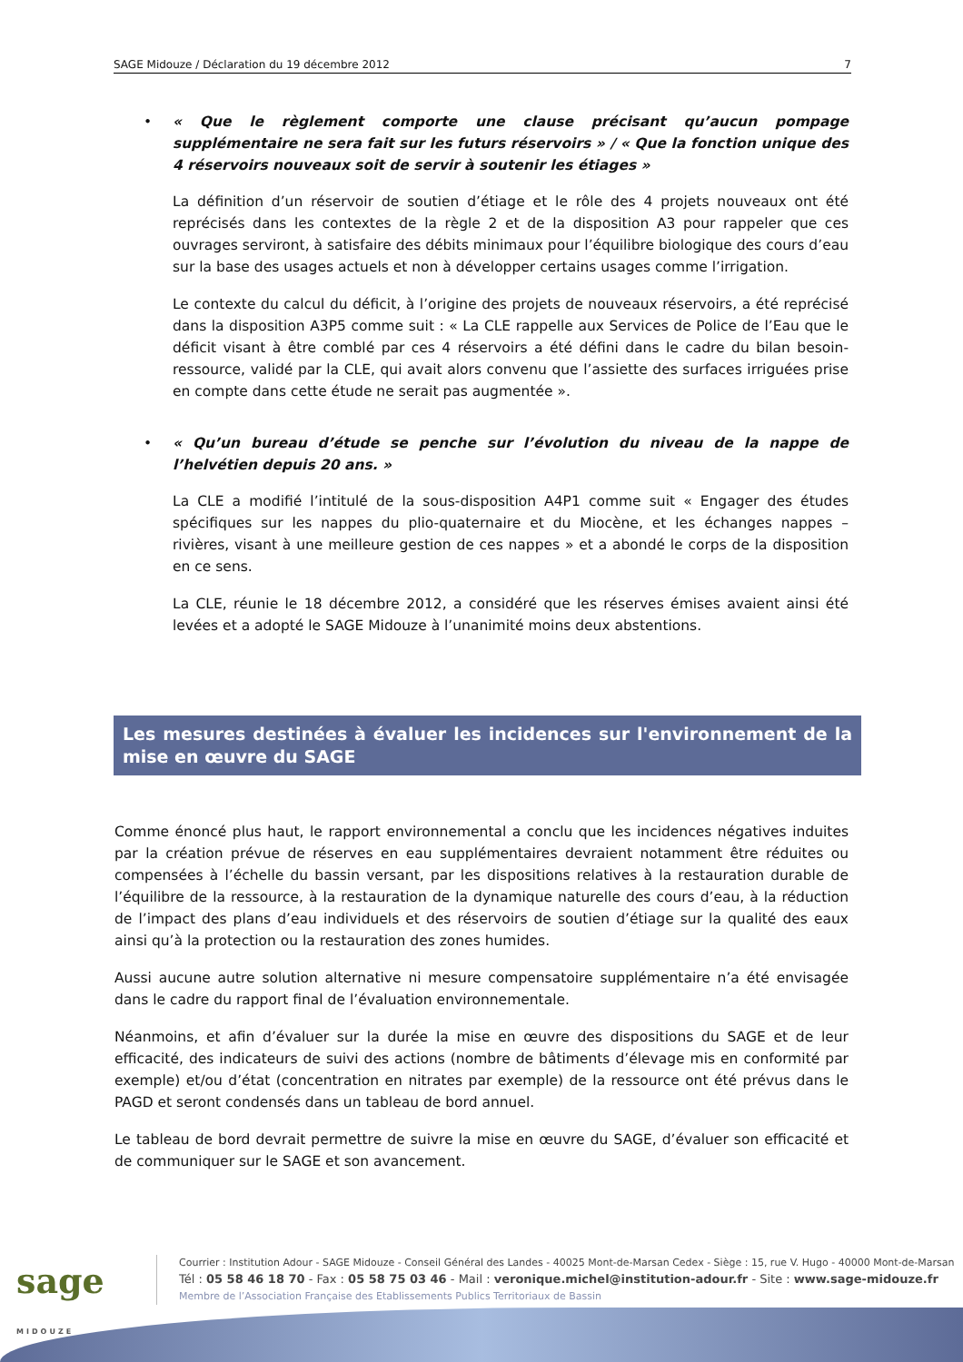SAGE Midouze / Déclaration du 19 décembre 2012 7
• « Que le règlement comporte une clause précisant qu’aucun pompage supplémentaire ne sera fait sur les futurs réservoirs » / « Que la fonction unique des 4 réservoirs nouveaux soit de servir à soutenir les étiages »
La définition d’un réservoir de soutien d’étiage et le rôle des 4 projets nouveaux ont été reprécisés dans les contextes de la règle 2 et de la disposition A3 pour rappeler que ces ouvrages serviront, à satisfaire des débits minimaux pour l’équilibre biologique des cours d’eau sur la base des usages actuels et non à développer certains usages comme l’irrigation.
Le contexte du calcul du déficit, à l’origine des projets de nouveaux réservoirs, a été reprécisé dans la disposition A3P5 comme suit : « La CLE rappelle aux Services de Police de l’Eau que le déficit visant à être comblé par ces 4 réservoirs a été défini dans le cadre du bilan besoin-ressource, validé par la CLE, qui avait alors convenu que l’assiette des surfaces irriguées prise en compte dans cette étude ne serait pas augmentée ».
• « Qu’un bureau d’étude se penche sur l’évolution du niveau de la nappe de l’helvétien depuis 20 ans. »
La CLE a modifié l’intitulé de la sous-disposition A4P1 comme suit « Engager des études spécifiques sur les nappes du plio-quaternaire et du Miocène, et les échanges nappes – rivières, visant à une meilleure gestion de ces nappes » et a abondé le corps de la disposition en ce sens.
La CLE, réunie le 18 décembre 2012, a considéré que les réserves émises avaient ainsi été levées et a adopté le SAGE Midouze à l’unanimité moins deux abstentions.
Les mesures destinées à évaluer les incidences sur l'environnement de la mise en œuvre du SAGE
Comme énoncé plus haut, le rapport environnemental a conclu que les incidences négatives induites par la création prévue de réserves en eau supplémentaires devraient notamment être réduites ou compensées à l’échelle du bassin versant, par les dispositions relatives à la restauration durable de l’équilibre de la ressource, à la restauration de la dynamique naturelle des cours d’eau, à la réduction de l’impact des plans d’eau individuels et des réservoirs de soutien d’étiage sur la qualité des eaux ainsi qu’à la protection ou la restauration des zones humides.
Aussi aucune autre solution alternative ni mesure compensatoire supplémentaire n’a été envisagée dans le cadre du rapport final de l’évaluation environnementale.
Néanmoins, et afin d’évaluer sur la durée la mise en œuvre des dispositions du SAGE et de leur efficacité, des indicateurs de suivi des actions (nombre de bâtiments d’élevage mis en conformité par exemple) et/ou d’état (concentration en nitrates par exemple) de la ressource ont été prévus dans le PAGD et seront condensés dans un tableau de bord annuel.
Le tableau de bord devrait permettre de suivre la mise en œuvre du SAGE, d’évaluer son efficacité et de communiquer sur le SAGE et son avancement.
sage
MIDOUZE
Courrier : Institution Adour - SAGE Midouze - Conseil Général des Landes - 40025 Mont-de-Marsan Cedex - Siège : 15, rue V. Hugo - 40000 Mont-de-Marsan
Tél : 05 58 46 18 70 - Fax : 05 58 75 03 46 - Mail : veronique.michel@institution-adour.fr - Site : www.sage-midouze.fr
Membre de l’Association Française des Etablissements Publics Territoriaux de Bassin